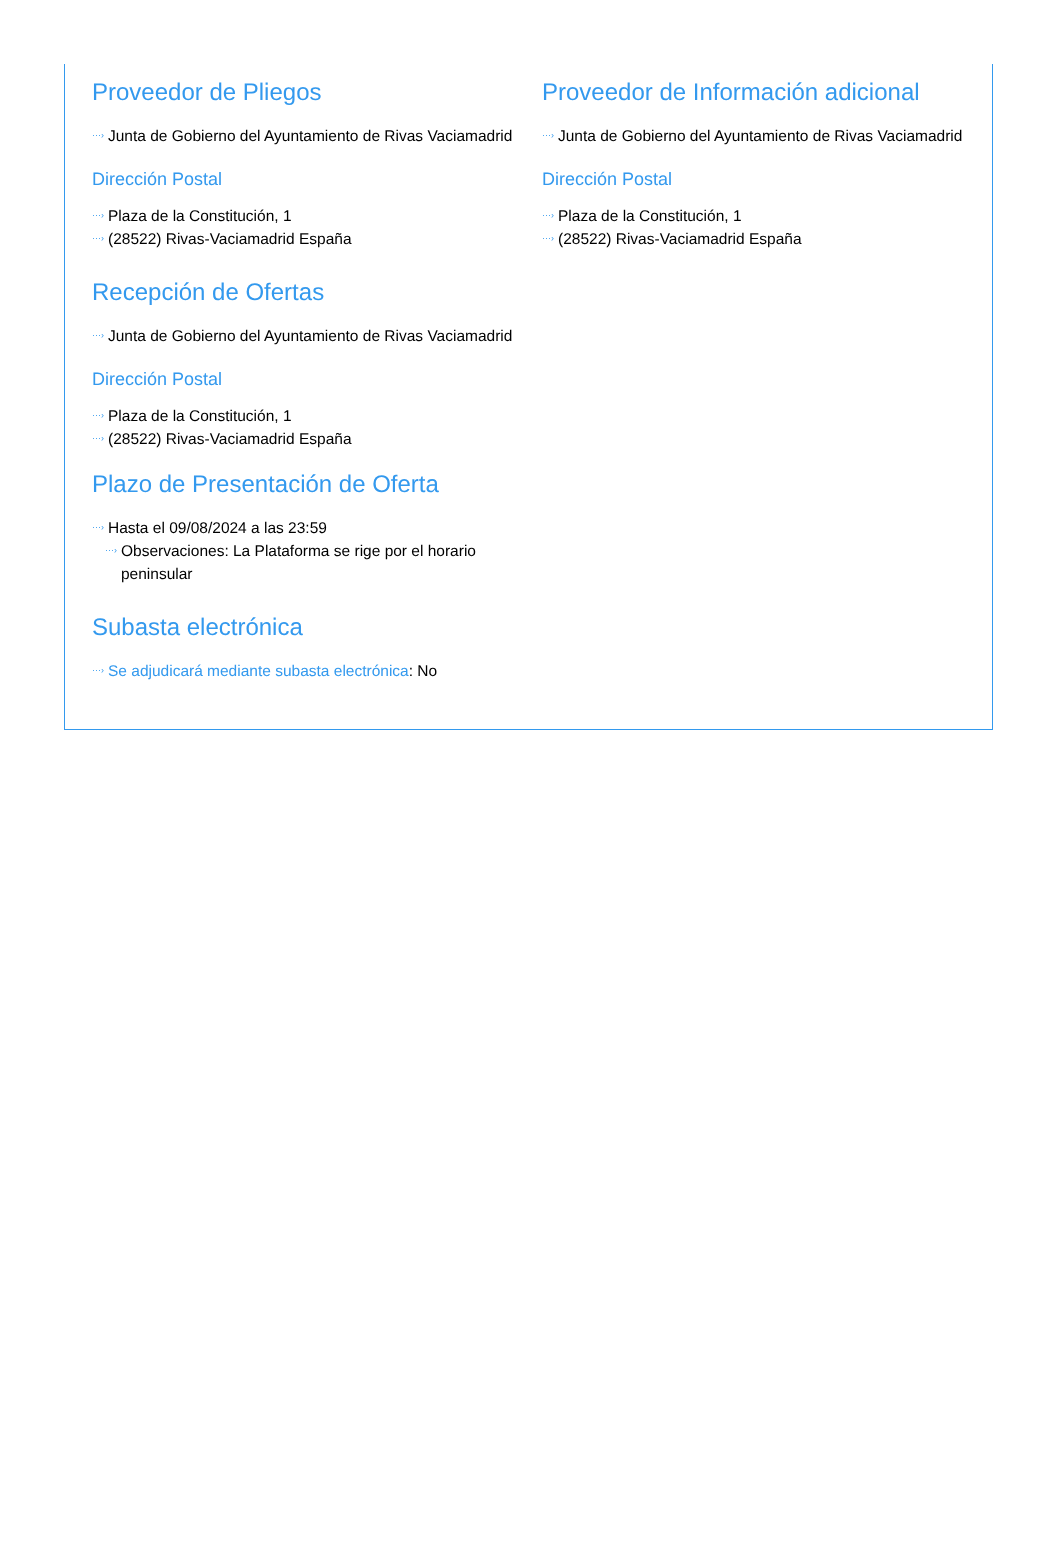Proveedor de Pliegos
···› Junta de Gobierno del Ayuntamiento de Rivas Vaciamadrid
Dirección Postal
···› Plaza de la Constitución, 1
···› (28522) Rivas-Vaciamadrid España
Recepción de Ofertas
···› Junta de Gobierno del Ayuntamiento de Rivas Vaciamadrid
Dirección Postal
···› Plaza de la Constitución, 1
···› (28522) Rivas-Vaciamadrid España
Plazo de Presentación de Oferta
···› Hasta el 09/08/2024 a las 23:59
···› Observaciones: La Plataforma se rige por el horario peninsular
Subasta electrónica
···› Se adjudicará mediante subasta electrónica: No
Proveedor de Información adicional
···› Junta de Gobierno del Ayuntamiento de Rivas Vaciamadrid
Dirección Postal
···› Plaza de la Constitución, 1
···› (28522) Rivas-Vaciamadrid España